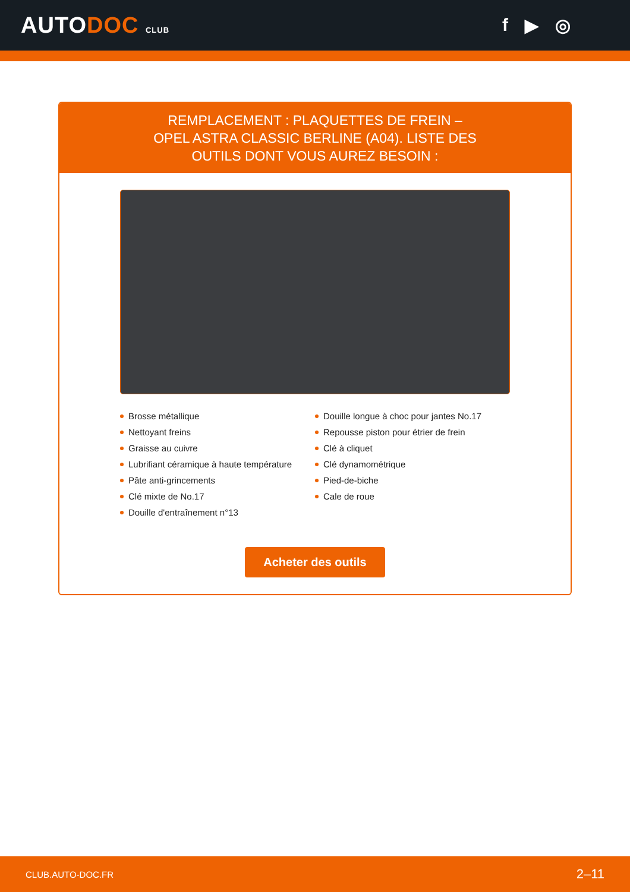AUTODOC CLUB
f ▶ ◎
REMPLACEMENT : PLAQUETTES DE FREIN – OPEL ASTRA CLASSIC BERLINE (A04). LISTE DES OUTILS DONT VOUS AUREZ BESOIN :
Brosse métallique
Nettoyant freins
Graisse au cuivre
Lubrifiant céramique à haute température
Pâte anti-grincements
Clé mixte de No.17
Douille d'entraînement n°13
Douille longue à choc pour jantes No.17
Repousse piston pour étrier de frein
Clé à cliquet
Clé dynamométrique
Pied-de-biche
Cale de roue
Acheter des outils
CLUB.AUTO-DOC.FR 2–11